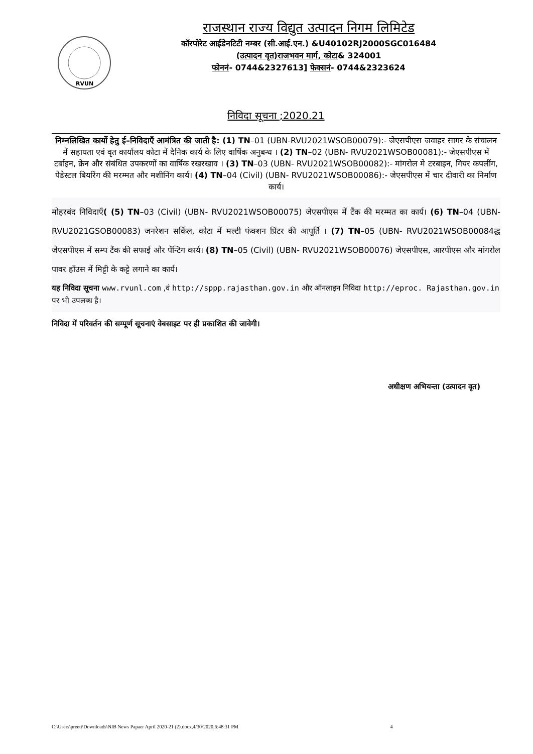RVUN
राजस्थान राज्य विद्युत उत्पादन निगम लिमिटेड
कॉरपोरेट आईडेनटिटी नम्बर (सी.आई.एन.) &U40102RJ2000SGC016484
(उत्पादन वृत)राजभवन मार्ग, कोटा& 324001
फोननं- 0744&2327613] फेक्सनं- 0744&2323624
निविदा सूचना ;2020.21
निम्नलिखित कार्यो हेतु ई–निविदाएँ आमंत्रित की जाती है: (1) TN–01 (UBN-RVU2021WSOB00079):- जेएसपीएस जवाहर सागर के संचालन में सहायता एवं वृत कार्यालय कोटा में दैनिक कार्य के लिए वार्षिक अनुबन्ध । (2) TN–02 (UBN- RVU2021WSOB00081):- जेएसपीएस में टर्बाइन, क्रेन और संबंधित उपकरणों का वार्षिक रखरखाव । (3) TN–03 (UBN- RVU2021WSOB00082):- मांगरोल मे टरबाइन, गियर कपलींग, पेडेस्टल बियरिंग की मरम्मत और मशीनिंग कार्य। (4) TN–04 (Civil) (UBN- RVU2021WSOB00086):- जेएसपीएस में चार दीवारी का निर्माण कार्य।
मोहरबंद निविदाएँ( (5) TN–03 (Civil) (UBN- RVU2021WSOB00075) जेएसपीएस में टैंक की मरम्मत का कार्य। (6) TN–04 (UBN- RVU2021GSOB00083) जनरेशन सर्किल, कोटा में मल्टी फंक्शन प्रिंटर की आपूर्ति । (7) TN–05 (UBN- RVU2021WSOB00084द्ध जेएसपीएस में सम्प टैंक की सफाई और पेंन्टिग कार्य। (8) TN–05 (Civil) (UBN- RVU2021WSOB00076) जेएसपीएस, आरपीएस और मांगरोल पावर हॉउस में मिट्टी के कट्टे लगाने का कार्य।
यह निविदा सूचना www.rvunl.com ,वं http://sppp.rajasthan.gov.in और ऑनलाइन निविदा http://eproc. Rajasthan.gov.in पर भी उपलब्ध है।
निविदा में परिवर्तन की सम्पूर्ण सूचनाएं वेबसाइट पर ही प्रकाशित की जावेगी।
अधीक्षण अभियन्ता (उत्पादन वृत)
C:\Users\preeti\Downloads\NIB News Papaer April 2020-21 (2).docx,4/30/2020,6:48:31 PM 4